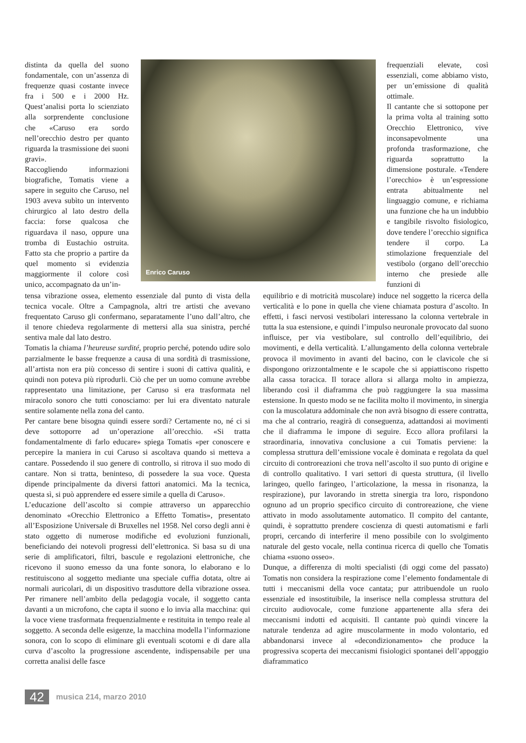distinta da quella del suono fondamentale, con un’assenza di frequenze quasi costante invece fra i 500 e i 2000 Hz. Quest’analisi porta lo scienziato alla sorprendente conclusione che «Caruso era sordo nell’orecchio destro per quanto riguarda la trasmissione dei suoni gravi».
Raccogliendo informazioni biografiche, Tomatis viene a sapere in seguito che Caruso, nel 1903 aveva subìto un intervento chirurgico al lato destro della faccia: forse qualcosa che riguardava il naso, oppure una tromba di Eustachio ostruita. Fatto sta che proprio a partire da quel momento si evidenzia maggiormente il colore così unico, accompagnato da un’in-
Enrico Caruso
frequenziali elevate, così essenziali, come abbiamo visto, per un’emissione di qualità ottimale.
Il cantante che si sottopone per la prima volta al training sotto Orecchio Elettronico, vive inconsapevolmente una profonda trasformazione, che riguarda soprattutto la dimensione posturale. «Tendere l’orecchio» è un’espressione entrata abitualmente nel linguaggio comune, e richiama una funzione che ha un indubbio e tangibile risvolto fisiologico, dove tendere l’orecchio significa tendere il corpo. La stimolazione frequenziale del vestibolo (organo dell’orecchio interno che presiede alle funzioni di
tensa vibrazione ossea, elemento essenziale dal punto di vista della tecnica vocale. Oltre a Campagnola, altri tre artisti che avevano frequentato Caruso gli confermano, separatamente l’uno dall’altro, che il tenore chiedeva regolarmente di mettersi alla sua sinistra, perché sentiva male dal lato destro.
Tomatis la chiama l’heureuse surdité, proprio perché, potendo udire solo parzialmente le basse frequenze a causa di una sordità di trasmissione, all’artista non era più concesso di sentire i suoni di cattiva qualità, e quindi non poteva più riprodurli. Ciò che per un uomo comune avrebbe rappresentato una limitazione, per Caruso si era trasformata nel miracolo sonoro che tutti conosciamo: per lui era diventato naturale sentire solamente nella zona del canto.
Per cantare bene bisogna quindi essere sordi? Certamente no, né ci si deve sottoporre ad un’operazione all’orecchio. «Si tratta fondamentalmente di farlo educare» spiega Tomatis «per conoscere e percepire la maniera in cui Caruso si ascoltava quando si metteva a cantare. Possedendo il suo genere di controllo, si ritrova il suo modo di cantare. Non si tratta, beninteso, di possedere la sua voce. Questa dipende principalmente da diversi fattori anatomici. Ma la tecnica, questa sì, si può apprendere ed essere simile a quella di Caruso».
L’educazione dell’ascolto si compie attraverso un apparecchio denominato «Orecchio Elettronico a Effetto Tomatis», presentato all’Esposizione Universale di Bruxelles nel 1958. Nel corso degli anni è stato oggetto di numerose modifiche ed evoluzioni funzionali, beneficiando dei notevoli progressi dell’elettronica. Si basa su di una serie di amplificatori, filtri, bascule e regolazioni elettroniche, che ricevono il suono emesso da una fonte sonora, lo elaborano e lo restituiscono al soggetto mediante una speciale cuffia dotata, oltre ai normali auricolari, di un dispositivo trasduttore della vibrazione ossea. Per rimanere nell’ambito della pedagogia vocale, il soggetto canta davanti a un microfono, che capta il suono e lo invia alla macchina: qui la voce viene trasformata frequenzialmente e restituita in tempo reale al soggetto. A seconda delle esigenze, la macchina modella l’informazione sonora, con lo scopo di eliminare gli eventuali scotomi e di dare alla curva d’ascolto la progressione ascendente, indispensabile per una corretta analisi delle fasce
equilibrio e di motricità muscolare) induce nel soggetto la ricerca della verticalità e lo pone in quella che viene chiamata postura d’ascolto. In effetti, i fasci nervosi vestibolari interessano la colonna vertebrale in tutta la sua estensione, e quindi l’impulso neuronale provocato dal suono influisce, per via vestibolare, sul controllo dell’equilibrio, dei movimenti, e della verticalità. L’allungamento della colonna vertebrale provoca il movimento in avanti del bacino, con le clavicole che si dispongono orizzontalmente e le scapole che si appiattiscono rispetto alla cassa toracica. Il torace allora si allarga molto in ampiezza, liberando così il diaframma che può raggiungere la sua massima estensione. In questo modo se ne facilita molto il movimento, in sinergia con la muscolatura addominale che non avrà bisogno di essere contratta, ma che al contrario, reagirà di conseguenza, adattandosi ai movimenti che il diaframma le impone di seguire. Ecco allora profilarsi la straordinaria, innovativa conclusione a cui Tomatis perviene: la complessa struttura dell’emissione vocale è dominata e regolata da quel circuito di controreazioni che trova nell’ascolto il suo punto di origine e di controllo qualitativo. I vari settori di questa struttura, (il livello laringeo, quello faringeo, l’articolazione, la messa in risonanza, la respirazione), pur lavorando in stretta sinergia tra loro, rispondono ognuno ad un proprio specifico circuito di controreazione, che viene attivato in modo assolutamente automatico. Il compito del cantante, quindi, è soprattutto prendere coscienza di questi automatismi e farli propri, cercando di interferire il meno possibile con lo svolgimento naturale del gesto vocale, nella continua ricerca di quello che Tomatis chiama «suono osseo».
Dunque, a differenza di molti specialisti (di oggi come del passato) Tomatis non considera la respirazione come l’elemento fondamentale di tutti i meccanismi della voce cantata; pur attribuendole un ruolo essenziale ed insostituibile, la inserisce nella complessa struttura del circuito audiovocale, come funzione appartenente alla sfera dei meccanismi indotti ed acquisiti. Il cantante può quindi vincere la naturale tendenza ad agire muscolarmente in modo volontario, ed abbandonarsi invece al «decondizionamento» che produce la progressiva scoperta dei meccanismi fisiologici spontanei dell’appoggio diaframmatico
42 musica 214, marzo 2010